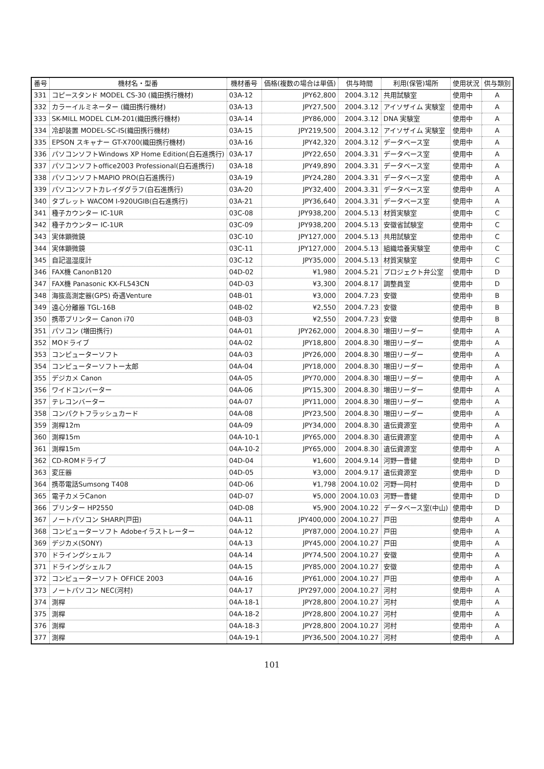| 番号 | 機材名・型番 | 機材番号 | 価格(複数の場合は単価) | 供与時間 | 利用(保管)場所 | 使用状況 | 供与類別 |
| --- | --- | --- | --- | --- | --- | --- | --- |
| 331 | コピースタンド MODEL CS-30 (織田携行機材) | 03A-12 | JPY62,800 | 2004.3.12 | 共用試験室 | 使用中 | A |
| 332 | カラーイルミネーター (織田携行機材) | 03A-13 | JPY27,500 | 2004.3.12 | アイソザイム 実験室 | 使用中 | A |
| 333 | SK-MILL MODEL CLM-201(織田携行機材) | 03A-14 | JPY86,000 | 2004.3.12 | DNA 実験室 | 使用中 | A |
| 334 | 冷却装置 MODEL-SC-IS(織田携行機材) | 03A-15 | JPY219,500 | 2004.3.12 | アイソザイム 実験室 | 使用中 | A |
| 335 | EPSON スキャナー GT-X700(織田携行機材) | 03A-16 | JPY42,320 | 2004.3.12 | データベース室 | 使用中 | A |
| 336 | パソコンソフトWindows XP Home Edition(白石進携行) | 03A-17 | JPY22,650 | 2004.3.31 | データベース室 | 使用中 | A |
| 337 | パソコンソフトoffice2003 Professional(白石進携行) | 03A-18 | JPY49,890 | 2004.3.31 | データベース室 | 使用中 | A |
| 338 | パソコンソフトMAPIO PRO(白石進携行) | 03A-19 | JPY24,280 | 2004.3.31 | データベース室 | 使用中 | A |
| 339 | パソコンソフトカレイダグラフ(白石進携行) | 03A-20 | JPY32,400 | 2004.3.31 | データベース室 | 使用中 | A |
| 340 | タブレット WACOM I-920UGIB(白石進携行) | 03A-21 | JPY36,640 | 2004.3.31 | データベース室 | 使用中 | A |
| 341 | 種子カウンター IC-1UR | 03C-08 | JPY938,200 | 2004.5.13 | 材質実験室 | 使用中 | C |
| 342 | 種子カウンター IC-1UR | 03C-09 | JPY938,200 | 2004.5.13 | 安徽省試験室 | 使用中 | C |
| 343 | 実体顕微鏡 | 03C-10 | JPY127,000 | 2004.5.13 | 共用試験室 | 使用中 | C |
| 344 | 実体顕微鏡 | 03C-11 | JPY127,000 | 2004.5.13 | 組織培養実験室 | 使用中 | C |
| 345 | 自記温湿度計 | 03C-12 | JPY35,000 | 2004.5.13 | 材質実験室 | 使用中 | C |
| 346 | FAX機 CanonB120 | 04D-02 | ¥1,980 | 2004.5.21 | プロジェクト弁公室 | 使用中 | D |
| 347 | FAX機 Panasonic KX-FL543CN | 04D-03 | ¥3,300 | 2004.8.17 | 調整員室 | 使用中 | D |
| 348 | 海抜高測定器(GPS) 奇遇Venture | 04B-01 | ¥3,000 | 2004.7.23 | 安徽 | 使用中 | B |
| 349 | 遠心分離器 TGL-16B | 04B-02 | ¥2,550 | 2004.7.23 | 安徽 | 使用中 | B |
| 350 | 携帯プリンター Canon i70 | 04B-03 | ¥2,550 | 2004.7.23 | 安徽 | 使用中 | B |
| 351 | パソコン (増田携行) | 04A-01 | JPY262,000 | 2004.8.30 | 増田リーダー | 使用中 | A |
| 352 | MOドライブ | 04A-02 | JPY18,800 | 2004.8.30 | 増田リーダー | 使用中 | A |
| 353 | コンピューターソフト | 04A-03 | JPY26,000 | 2004.8.30 | 増田リーダー | 使用中 | A |
| 354 | コンピューターソフトー太郎 | 04A-04 | JPY18,000 | 2004.8.30 | 増田リーダー | 使用中 | A |
| 355 | デジカメ Canon | 04A-05 | JPY70,000 | 2004.8.30 | 増田リーダー | 使用中 | A |
| 356 | ワイドコンバーター | 04A-06 | JPY15,300 | 2004.8.30 | 増田リーダー | 使用中 | A |
| 357 | テレコンバーター | 04A-07 | JPY11,000 | 2004.8.30 | 増田リーダー | 使用中 | A |
| 358 | コンパクトフラッシュカード | 04A-08 | JPY23,500 | 2004.8.30 | 増田リーダー | 使用中 | A |
| 359 | 測桿12m | 04A-09 | JPY34,000 | 2004.8.30 | 遺伝資源室 | 使用中 | A |
| 360 | 測桿15m | 04A-10-1 | JPY65,000 | 2004.8.30 | 遺伝資源室 | 使用中 | A |
| 361 | 測桿15m | 04A-10-2 | JPY65,000 | 2004.8.30 | 遺伝資源室 | 使用中 | A |
| 362 | CD-ROMドライブ | 04D-04 | ¥1,600 | 2004.9.14 | 河野一曹健 | 使用中 | D |
| 363 | 変圧器 | 04D-05 | ¥3,000 | 2004.9.17 | 遺伝資源室 | 使用中 | D |
| 364 | 携帯電話Sumsong T408 | 04D-06 | ¥1,798 | 2004.10.02 | 河野一岡村 | 使用中 | D |
| 365 | 電子カメラCanon | 04D-07 | ¥5,000 | 2004.10.03 | 河野一曹健 | 使用中 | D |
| 366 | プリンター HP2550 | 04D-08 | ¥5,900 | 2004.10.22 | データベース室(中山) | 使用中 | D |
| 367 | ノートパソコン SHARP(戸田) | 04A-11 | JPY400,000 | 2004.10.27 | 戸田 | 使用中 | A |
| 368 | コンピューターソフト Adobeイラストレーター | 04A-12 | JPY87,000 | 2004.10.27 | 戸田 | 使用中 | A |
| 369 | デジカメ(SONY) | 04A-13 | JPY45,000 | 2004.10.27 | 戸田 | 使用中 | A |
| 370 | ドライングシェルフ | 04A-14 | JPY74,500 | 2004.10.27 | 安徽 | 使用中 | A |
| 371 | ドライングシェルフ | 04A-15 | JPY85,000 | 2004.10.27 | 安徽 | 使用中 | A |
| 372 | コンピューターソフト OFFICE 2003 | 04A-16 | JPY61,000 | 2004.10.27 | 戸田 | 使用中 | A |
| 373 | ノートパソコン NEC(河村) | 04A-17 | JPY297,000 | 2004.10.27 | 河村 | 使用中 | A |
| 374 | 測桿 | 04A-18-1 | JPY28,800 | 2004.10.27 | 河村 | 使用中 | A |
| 375 | 測桿 | 04A-18-2 | JPY28,800 | 2004.10.27 | 河村 | 使用中 | A |
| 376 | 測桿 | 04A-18-3 | JPY28,800 | 2004.10.27 | 河村 | 使用中 | A |
| 377 | 測桿 | 04A-19-1 | JPY36,500 | 2004.10.27 | 河村 | 使用中 | A |
101